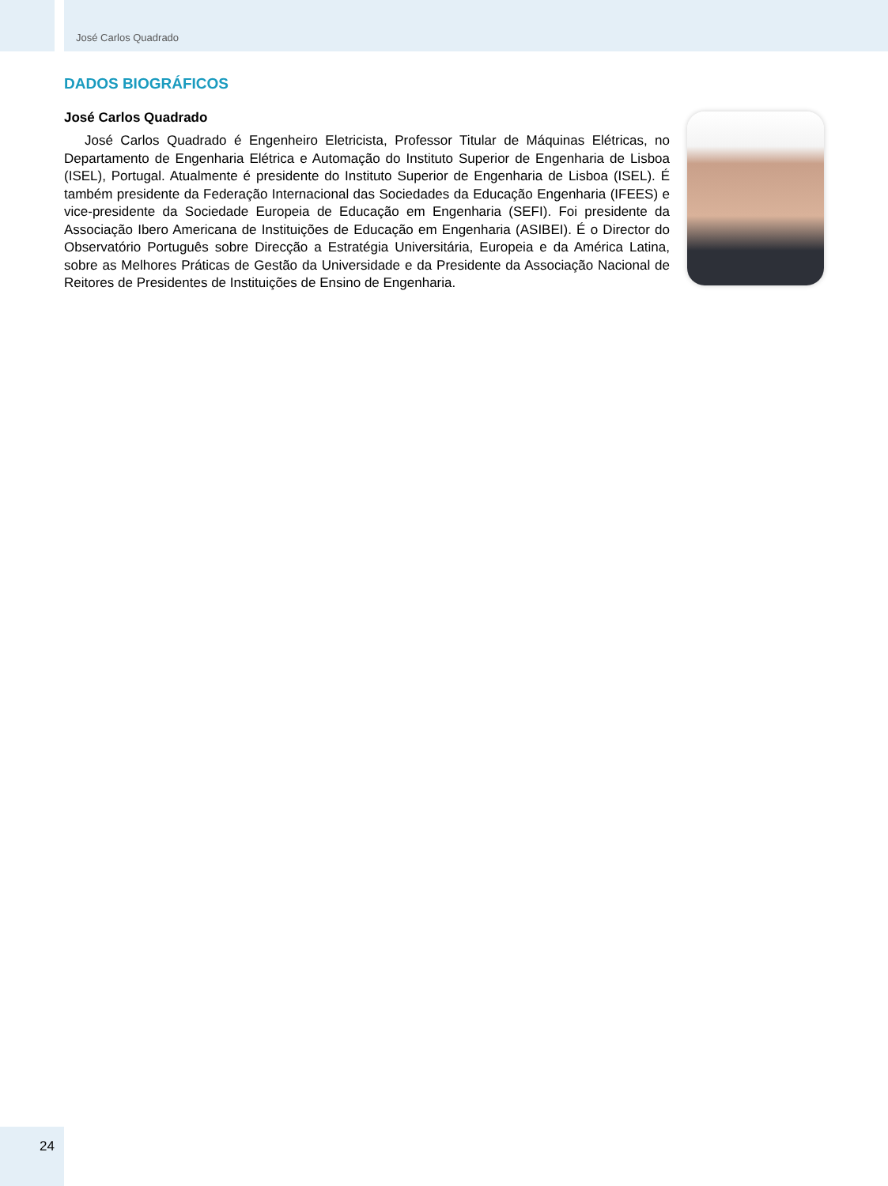José Carlos Quadrado
DADOS BIOGRÁFICOS
José Carlos Quadrado
José Carlos Quadrado é Engenheiro Eletricista, Professor Titular de Máquinas Elétricas, no Departamento de Engenharia Elétrica e Automação do Instituto Superior de Engenharia de Lisboa (ISEL), Portugal. Atualmente é presidente do Instituto Superior de Engenharia de Lisboa (ISEL). É também presidente da Federação Internacional das Sociedades da Educação Engenharia (IFEES) e vice-presidente da Sociedade Europeia de Educação em Engenharia (SEFI). Foi presidente da Associação Ibero Americana de Instituições de Educação em Engenharia (ASIBEI). É o Director do Observatório Português sobre Direcção a Estratégia Universitária, Europeia e da América Latina, sobre as Melhores Práticas de Gestão da Universidade e da Presidente da Associação Nacional de Reitores de Presidentes de Instituições de Ensino de Engenharia.
24